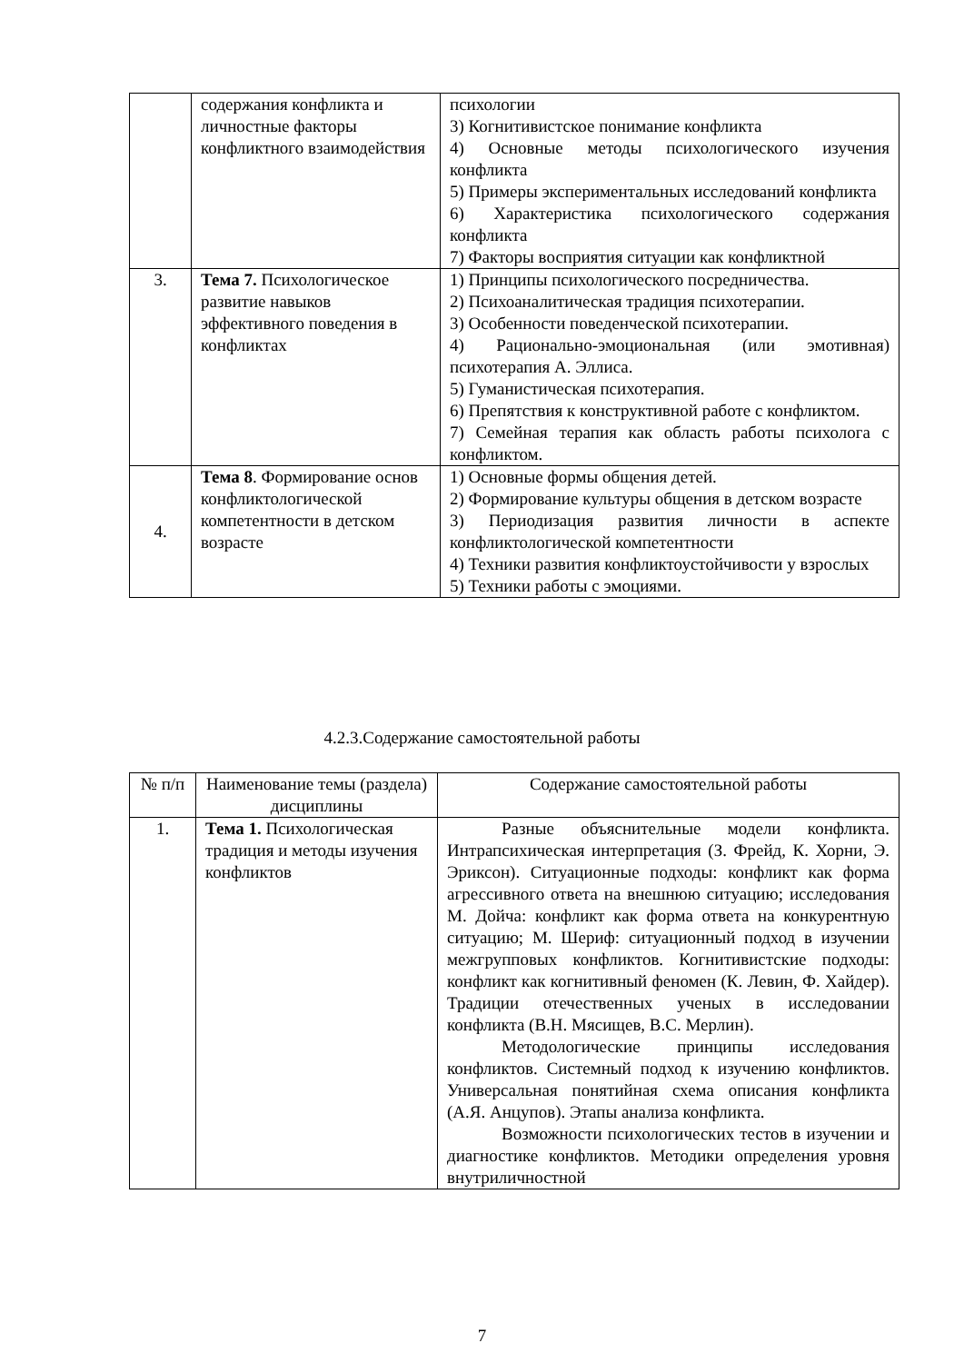| | содержания конфликта и личностные факторы конфликтного взаимодействия | психологии 3) Когнитивистское понимание конфликта 4) Основные методы психологического изучения конфликта 5) Примеры экспериментальных исследований конфликта 6) Характеристика психологического содержания конфликта 7) Факторы восприятия ситуации как конфликтной |
| 3. | Тема 7. Психологическое развитие навыков эффективного поведения в конфликтах | 1) Принципы психологического посредничества. 2) Психоаналитическая традиция психотерапии. 3) Особенности поведенческой психотерапии. 4) Рационально-эмоциональная (или эмотивная) психотерапия А. Эллиса. 5) Гуманистическая психотерапия. 6) Препятствия к конструктивной работе с конфликтом. 7) Семейная терапия как область работы психолога с конфликтом. |
| 4. | Тема 8 . Формирование основ конфликтологической компетентности в детском возрасте | 1) Основные формы общения детей. 2) Формирование культуры общения в детском возрасте 3) Периодизация развития личности в аспекте конфликтологической компетентности 4) Техники развития конфликтоустойчивости у взрослых 5) Техники работы с эмоциями. |
4.2.3.Содержание самостоятельной работы
| № п/п | Наименование темы (раздела) дисциплины | Содержание самостоятельной работы |
| --- | --- | --- |
| 1. | Тема 1. Психологическая традиция и методы изучения конфликтов | Разные объяснительные модели конфликта. Интрапсихическая интерпретация (З. Фрейд, К. Хорни, Э. Эриксон). Ситуационные подходы: конфликт как форма агрессивного ответа на внешнюю ситуацию; исследования М. Дойча: конфликт как форма ответа на конкурентную ситуацию; М. Шериф: ситуационный подход в изучении межгрупповых конфликтов. Когнитивистские подходы: конфликт как когнитивный феномен (К. Левин, Ф. Хайдер). Традиции отечественных ученых в исследовании конфликта (В.Н. Мясищев, В.С. Мерлин). Методологические принципы исследования конфликтов. Системный подход к изучению конфликтов. Универсальная понятийная схема описания конфликта (А.Я. Анцупов). Этапы анализа конфликта. Возможности психологических тестов в изучении и диагностике конфликтов. Методики определения уровня внутриличностной |
7